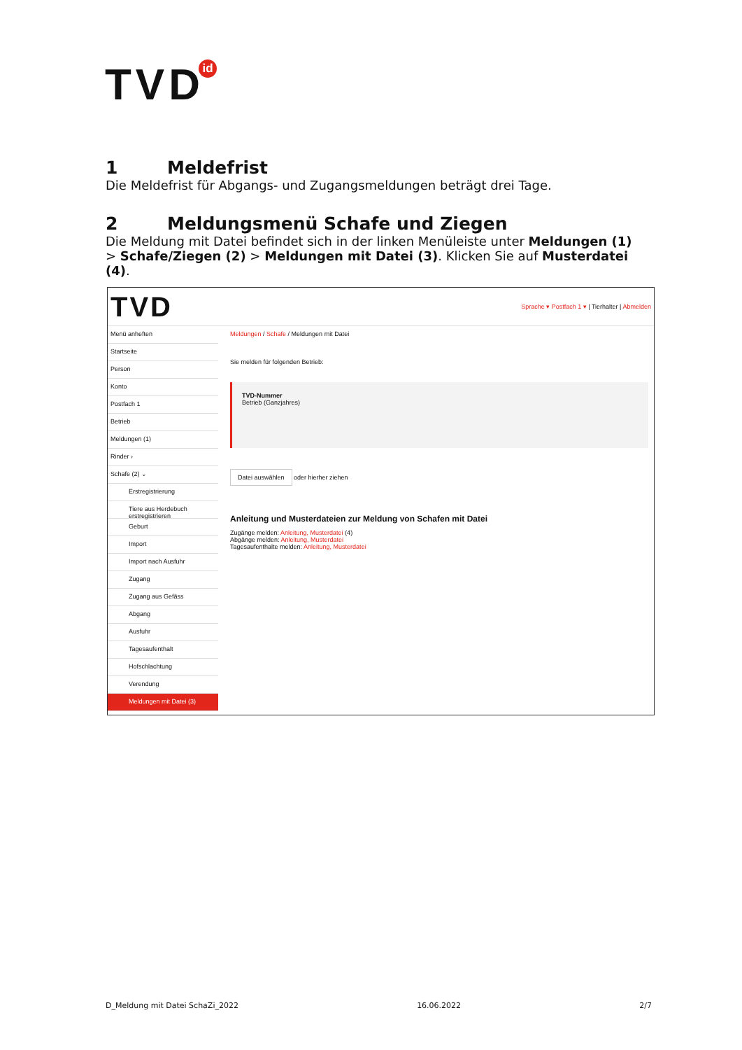TVDid
1 Meldefrist
Die Meldefrist für Abgangs- und Zugangsmeldungen beträgt drei Tage.
2 Meldungsmenü Schafe und Ziegen
Die Meldung mit Datei befindet sich in der linken Menüleiste unter Meldungen (1) > Schafe/Ziegen (2) > Meldungen mit Datei (3). Klicken Sie auf Musterdatei (4).
TVD Sprache ▾ Postfach 1 ▾ | Tierhalter | Abmelden
Menü anheften
Startseite
Person
Konto
Postfach 1
Betrieb
Meldungen (1)
Rinder ›
Schafe (2) ⌄
Erstregistrierung
Tiere aus Herdebuch erstregistrieren
Geburt
Import
Import nach Ausfuhr
Zugang
Zugang aus Gefäss
Abgang
Ausfuhr
Tagesaufenthalt
Hofschlachtung
Verendung
Meldungen mit Datei (3)
Meldungen / Schafe / Meldungen mit Datei
Sie melden für folgenden Betrieb:
TVD-Nummer
Betrieb (Ganzjahres)
Datei auswählen oder hierher ziehen
Anleitung und Musterdateien zur Meldung von Schafen mit Datei
Zugänge melden: Anleitung, Musterdatei (4)
Abgänge melden: Anleitung, Musterdatei
Tagesaufenthalte melden: Anleitung, Musterdatei
D_Meldung mit Datei SchaZi_2022 16.06.2022 2/7